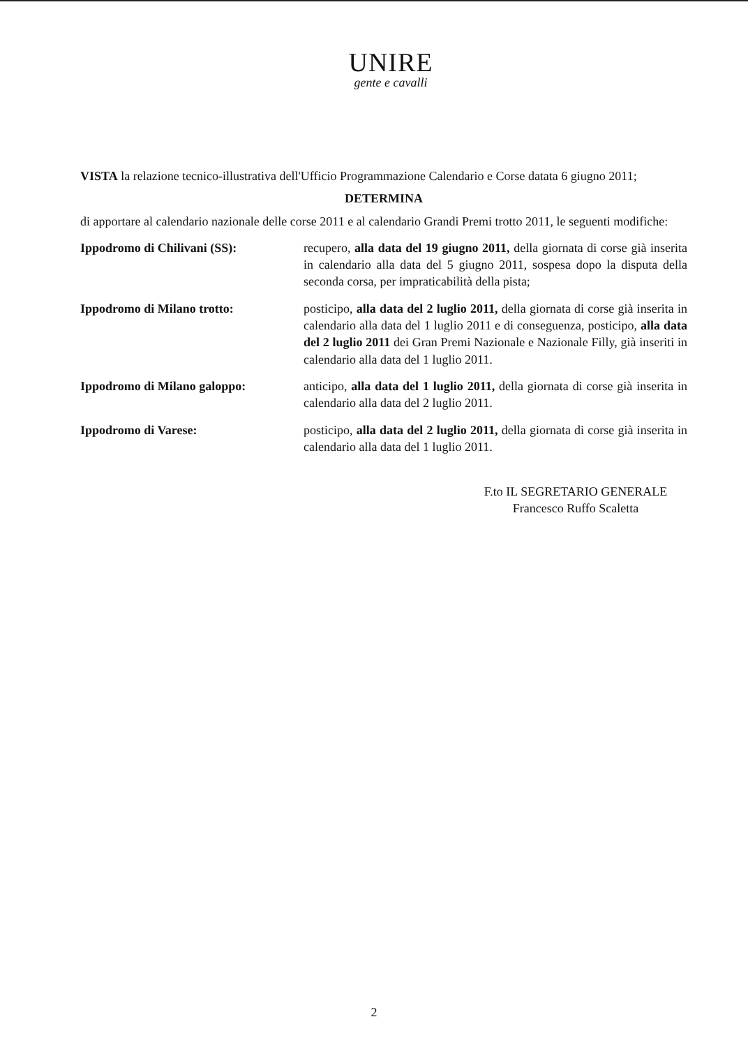UNIRE
gente e cavalli
VISTA la relazione tecnico-illustrativa dell'Ufficio Programmazione Calendario e Corse datata 6 giugno 2011;
DETERMINA
di apportare al calendario nazionale delle corse 2011 e al calendario Grandi Premi trotto 2011, le seguenti modifiche:
Ippodromo di Chilivani (SS): recupero, alla data del 19 giugno 2011, della giornata di corse già inserita in calendario alla data del 5 giugno 2011, sospesa dopo la disputa della seconda corsa, per impraticabilità della pista;
Ippodromo di Milano trotto: posticipo, alla data del 2 luglio 2011, della giornata di corse già inserita in calendario alla data del 1 luglio 2011 e di conseguenza, posticipo, alla data del 2 luglio 2011 dei Gran Premi Nazionale e Nazionale Filly, già inseriti in calendario alla data del 1 luglio 2011.
Ippodromo di Milano galoppo: anticipo, alla data del 1 luglio 2011, della giornata di corse già inserita in calendario alla data del 2 luglio 2011.
Ippodromo di Varese: posticipo, alla data del 2 luglio 2011, della giornata di corse già inserita in calendario alla data del 1 luglio 2011.
F.to IL SEGRETARIO GENERALE
Francesco Ruffo Scaletta
2